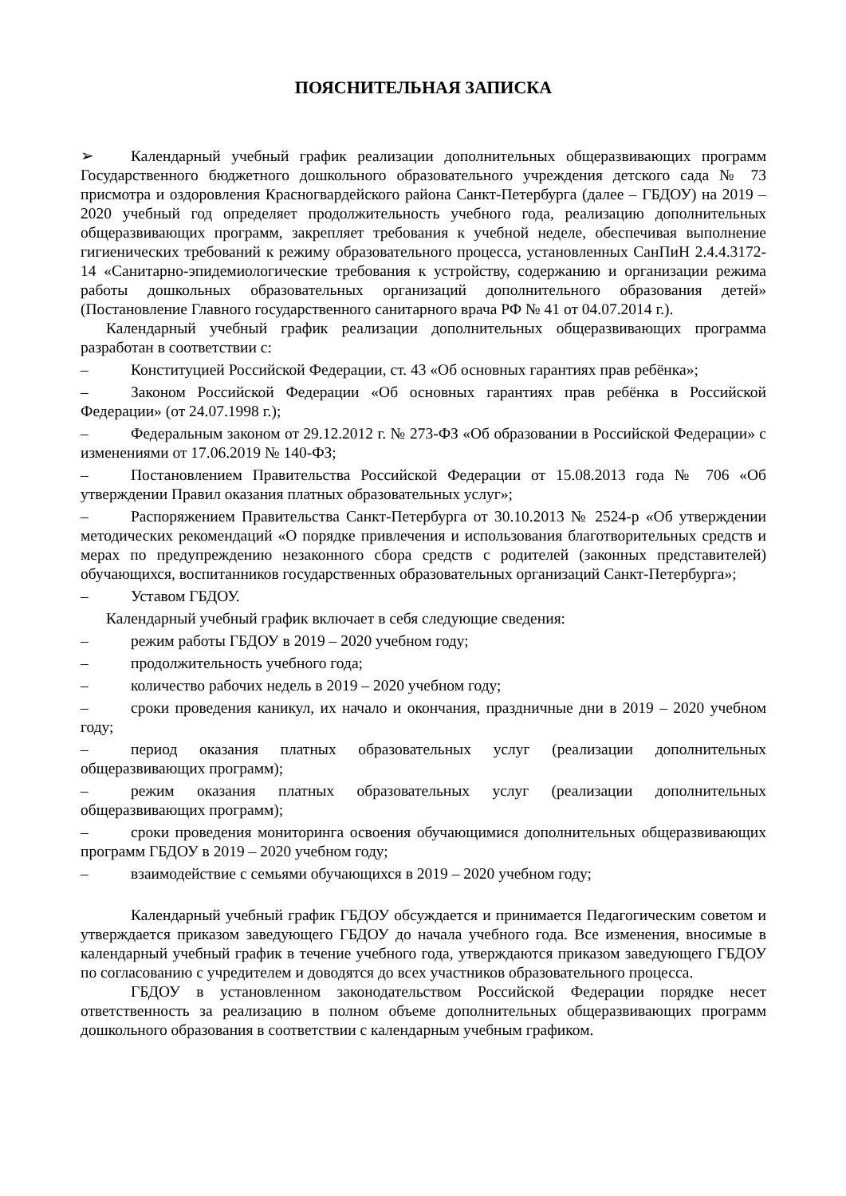ПОЯСНИТЕЛЬНАЯ ЗАПИСКА
➢ Календарный учебный график реализации дополнительных общеразвивающих программ Государственного бюджетного дошкольного образовательного учреждения детского сада № 73 присмотра и оздоровления Красногвардейского района Санкт-Петербурга (далее – ГБДОУ) на 2019 – 2020 учебный год определяет продолжительность учебного года, реализацию дополнительных общеразвивающих программ, закрепляет требования к учебной неделе, обеспечивая выполнение гигиенических требований к режиму образовательного процесса, установленных СанПиН 2.4.4.3172-14 «Санитарно-эпидемиологические требования к устройству, содержанию и организации режима работы дошкольных образовательных организаций дополнительного образования детей» (Постановление Главного государственного санитарного врача РФ № 41 от 04.07.2014 г.).
Календарный учебный график реализации дополнительных общеразвивающих программа разработан в соответствии с:
– Конституцией Российской Федерации, ст. 43 «Об основных гарантиях прав ребёнка»;
– Законом Российской Федерации «Об основных гарантиях прав ребёнка в Российской Федерации» (от 24.07.1998 г.);
– Федеральным законом от 29.12.2012 г. № 273-ФЗ «Об образовании в Российской Федерации» с изменениями от 17.06.2019 № 140-ФЗ;
– Постановлением Правительства Российской Федерации от 15.08.2013 года № 706 «Об утверждении Правил оказания платных образовательных услуг»;
– Распоряжением Правительства Санкт-Петербурга от 30.10.2013 № 2524-р «Об утверждении методических рекомендаций «О порядке привлечения и использования благотворительных средств и мерах по предупреждению незаконного сбора средств с родителей (законных представителей) обучающихся, воспитанников государственных образовательных организаций Санкт-Петербурга»;
– Уставом ГБДОУ.
Календарный учебный график включает в себя следующие сведения:
– режим работы ГБДОУ в 2019 – 2020 учебном году;
– продолжительность учебного года;
– количество рабочих недель в 2019 – 2020 учебном году;
– сроки проведения каникул, их начало и окончания, праздничные дни в 2019 – 2020 учебном году;
– период оказания платных образовательных услуг (реализации дополнительных общеразвивающих программ);
– режим оказания платных образовательных услуг (реализации дополнительных общеразвивающих программ);
– сроки проведения мониторинга освоения обучающимися дополнительных общеразвивающих программ ГБДОУ в 2019 – 2020 учебном году;
– взаимодействие с семьями обучающихся в 2019 – 2020 учебном году;
Календарный учебный график ГБДОУ обсуждается и принимается Педагогическим советом и утверждается приказом заведующего ГБДОУ до начала учебного года. Все изменения, вносимые в календарный учебный график в течение учебного года, утверждаются приказом заведующего ГБДОУ по согласованию с учредителем и доводятся до всех участников образовательного процесса.
ГБДОУ в установленном законодательством Российской Федерации порядке несет ответственность за реализацию в полном объеме дополнительных общеразвивающих программ дошкольного образования в соответствии с календарным учебным графиком.